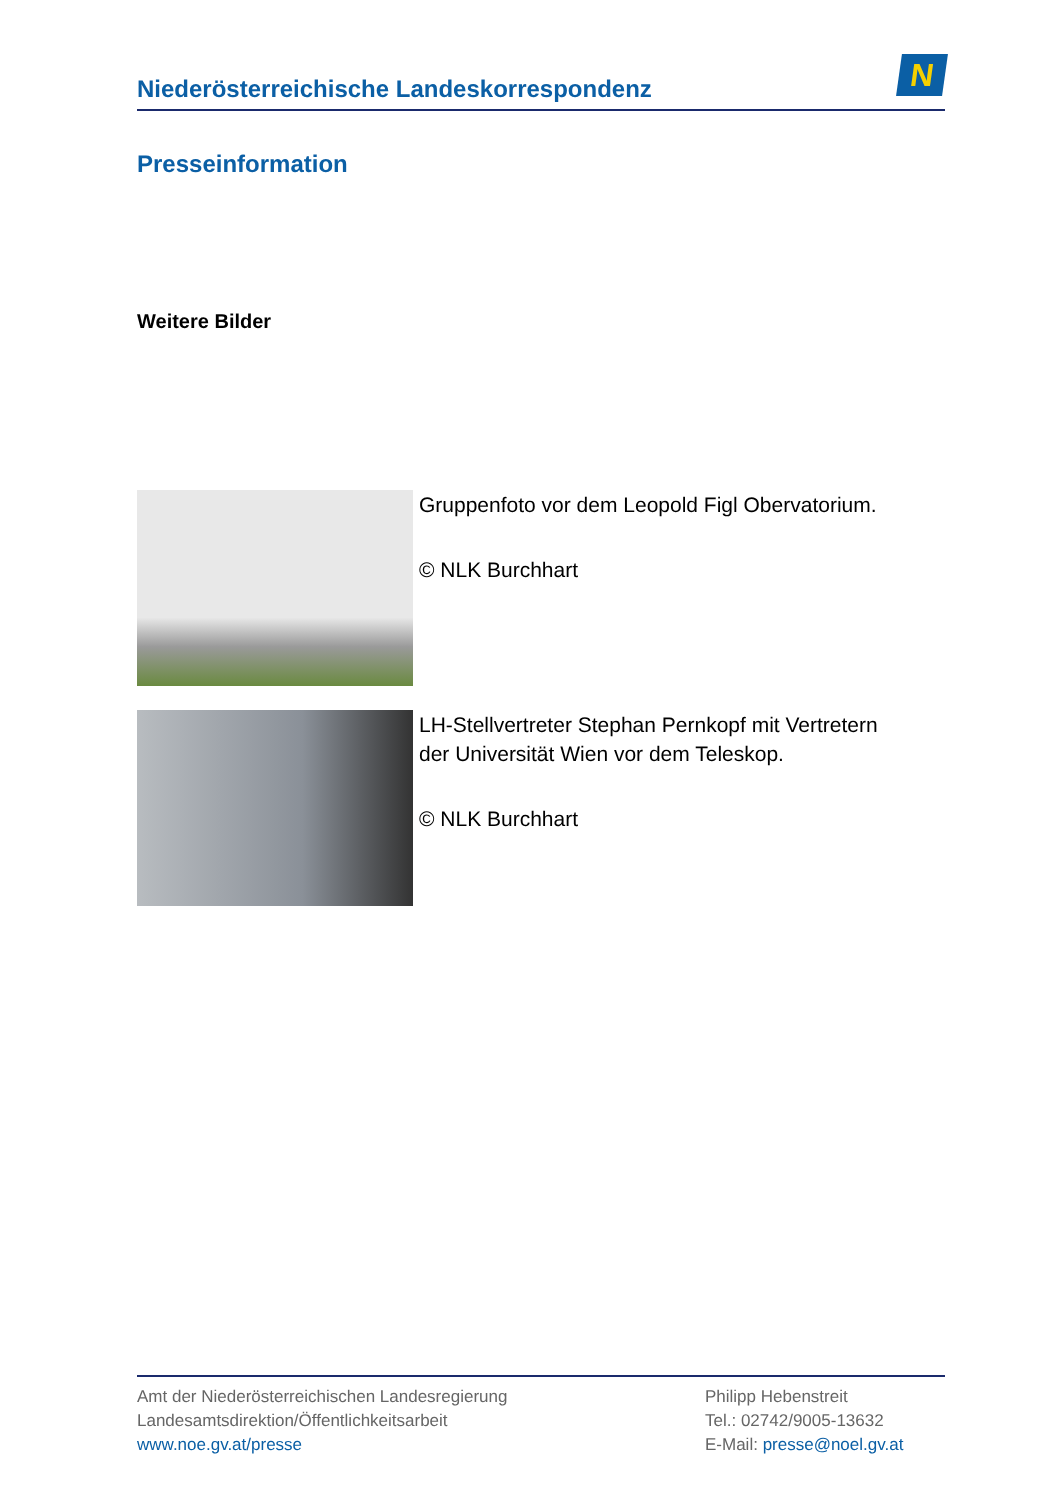Niederösterreichische Landeskorrespondenz
N
Presseinformation
Weitere Bilder
Gruppenfoto vor dem Leopold Figl Obervatorium.
© NLK Burchhart
LH-Stellvertreter Stephan Pernkopf mit Vertretern der Universität Wien vor dem Teleskop.
© NLK Burchhart
Amt der Niederösterreichischen Landesregierung
Landesamtsdirektion/Öffentlichkeitsarbeit
www.noe.gv.at/presse
Philipp Hebenstreit
Tel.: 02742/9005-13632
E-Mail: presse@noel.gv.at